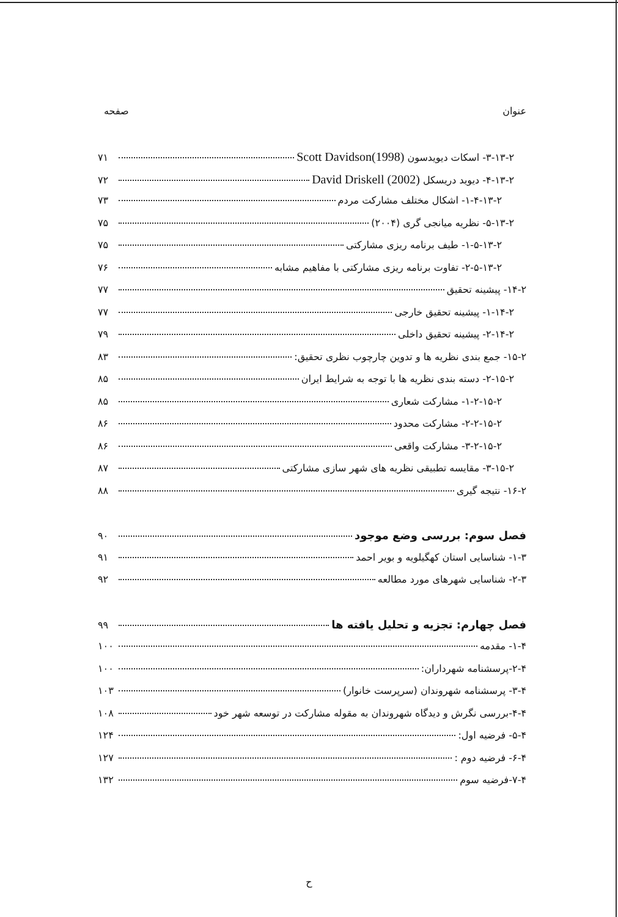عنوان صفحه
۳-۱۳-۲- اسکات دیویدسون Scott Davidson(1998) ۷۱
۴-۱۳-۲- دیوید دریسکل David Driskell (2002) ۷۲
۱-۴-۱۳-۲- اشکال مختلف مشارکت مردم ۷۳
۵-۱۳-۲- نظریه میانجی گری (۲۰۰۴) ۷۵
۱-۵-۱۳-۲- طیف برنامه ریزی مشارکتی ۷۵
۲-۵-۱۳-۲- تفاوت برنامه ریزی مشارکتی با مفاهیم مشابه ۷۶
۱۴-۲- پیشینه تحقیق ۷۷
۱-۱۴-۲- پیشینه تحقیق خارجی ۷۷
۲-۱۴-۲- پیشینه تحقیق داخلی ۷۹
۱۵-۲- جمع بندی نظریه ها و تدوین چارچوب نظری تحقیق: ۸۳
۲-۱۵-۲- دسته بندی نظریه ها با توجه به شرایط ایران ۸۵
۱-۲-۱۵-۲- مشارکت شعاری ۸۵
۲-۲-۱۵-۲- مشارکت محدود ۸۶
۳-۲-۱۵-۲- مشارکت واقعی ۸۶
۳-۱۵-۲- مقایسه تطبیقی نظریه های شهر سازی مشارکتی ۸۷
۱۶-۲- نتیجه گیری ۸۸
فصل سوم: بررسی وضع موجود ۹۰
۱-۳- شناسایی استان کهگیلویه و بویر احمد ۹۱
۲-۳- شناسایی شهرهای مورد مطالعه ۹۲
فصل چهارم: تجزیه و تحلیل یافته ها ۹۹
۱-۴- مقدمه ۱۰۰
۲-۴-پرسشنامه شهرداران: ۱۰۰
۳-۴- پرسشنامه شهروندان (سرپرست خانوار) ۱۰۳
۴-۴-بررسی نگرش و دیدگاه شهروندان به مقوله مشارکت در توسعه شهر خود ۱۰۸
۵-۴- فرضیه اول: ۱۲۴
۶-۴- فرضیه دوم : ۱۲۷
۷-۴-فرضیه سوم ۱۳۲
ح